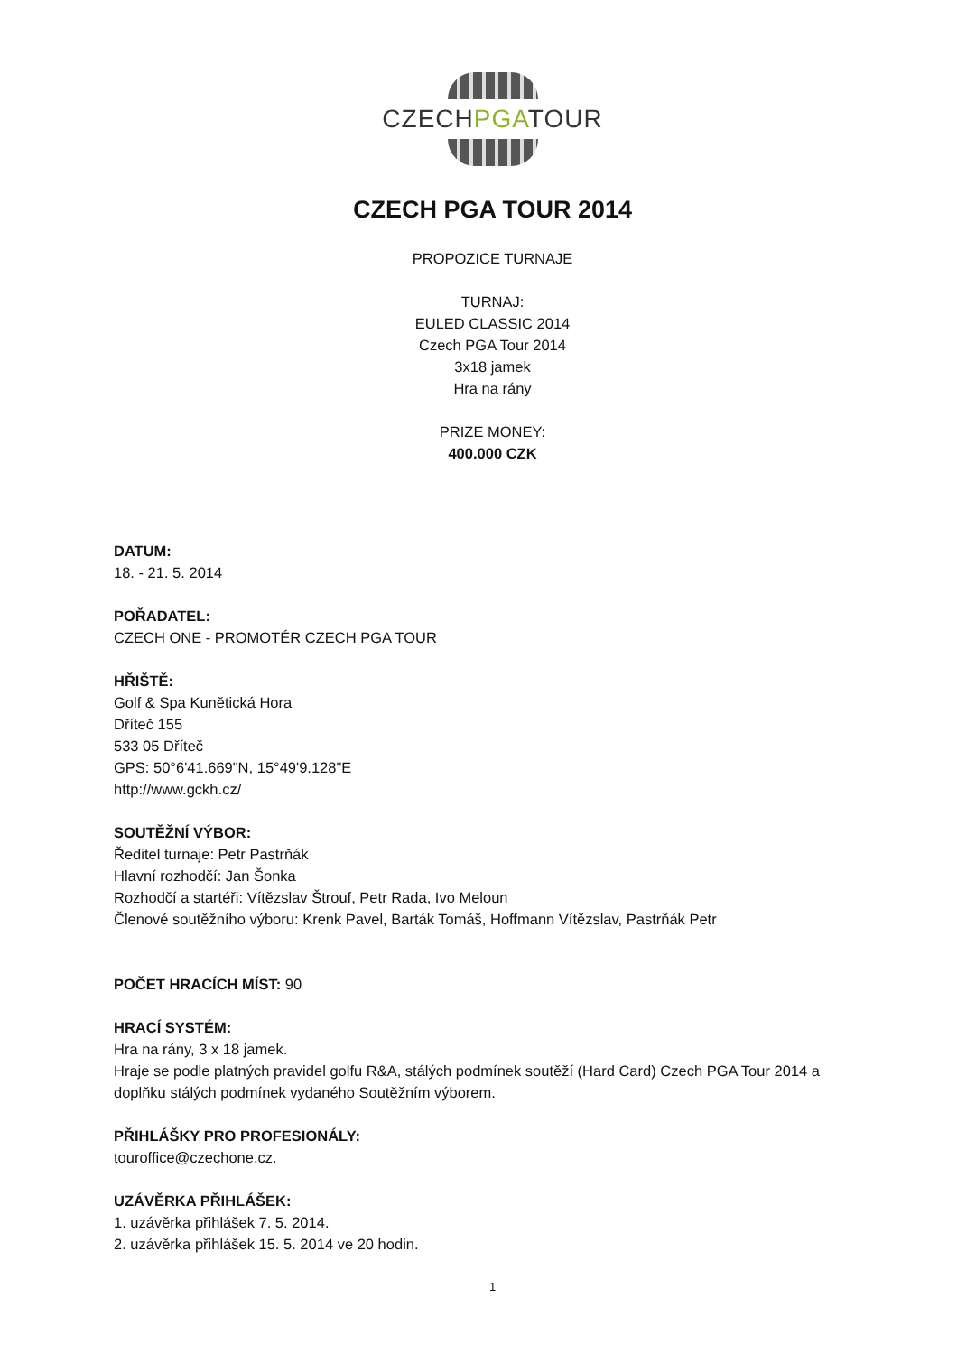CZECHPGATOUR
CZECH PGA TOUR 2014
PROPOZICE TURNAJE
TURNAJ:
EULED CLASSIC 2014
Czech PGA Tour 2014
3x18 jamek
Hra na rány
PRIZE MONEY:
400.000 CZK
DATUM:
18. - 21. 5. 2014
POŘADATEL:
CZECH ONE - PROMOTÉR CZECH PGA TOUR
HŘIŠTĚ:
Golf & Spa Kunětická Hora
Dříteč 155
533 05 Dříteč
GPS: 50°6'41.669"N, 15°49'9.128"E
http://www.gckh.cz/
SOUTĚŽNÍ VÝBOR:
Ředitel turnaje: Petr Pastrňák
Hlavní rozhodčí: Jan Šonka
Rozhodčí a startéři: Vítězslav Štrouf, Petr Rada, Ivo Meloun
Členové soutěžního výboru: Krenk Pavel, Barták Tomáš, Hoffmann Vítězslav, Pastrňák Petr
POČET HRACÍCH MÍST: 90
HRACÍ SYSTÉM:
Hra na rány, 3 x 18 jamek.
Hraje se podle platných pravidel golfu R&A, stálých podmínek soutěží (Hard Card) Czech PGA Tour 2014 a doplňku stálých podmínek vydaného Soutěžním výborem.
PŘIHLÁŠKY PRO PROFESIONÁLY:
touroffice@czechone.cz.
UZÁVĚRKA PŘIHLÁŠEK:
1. uzávěrka přihlášek 7. 5. 2014.
2. uzávěrka přihlášek 15. 5. 2014 ve 20 hodin.
1